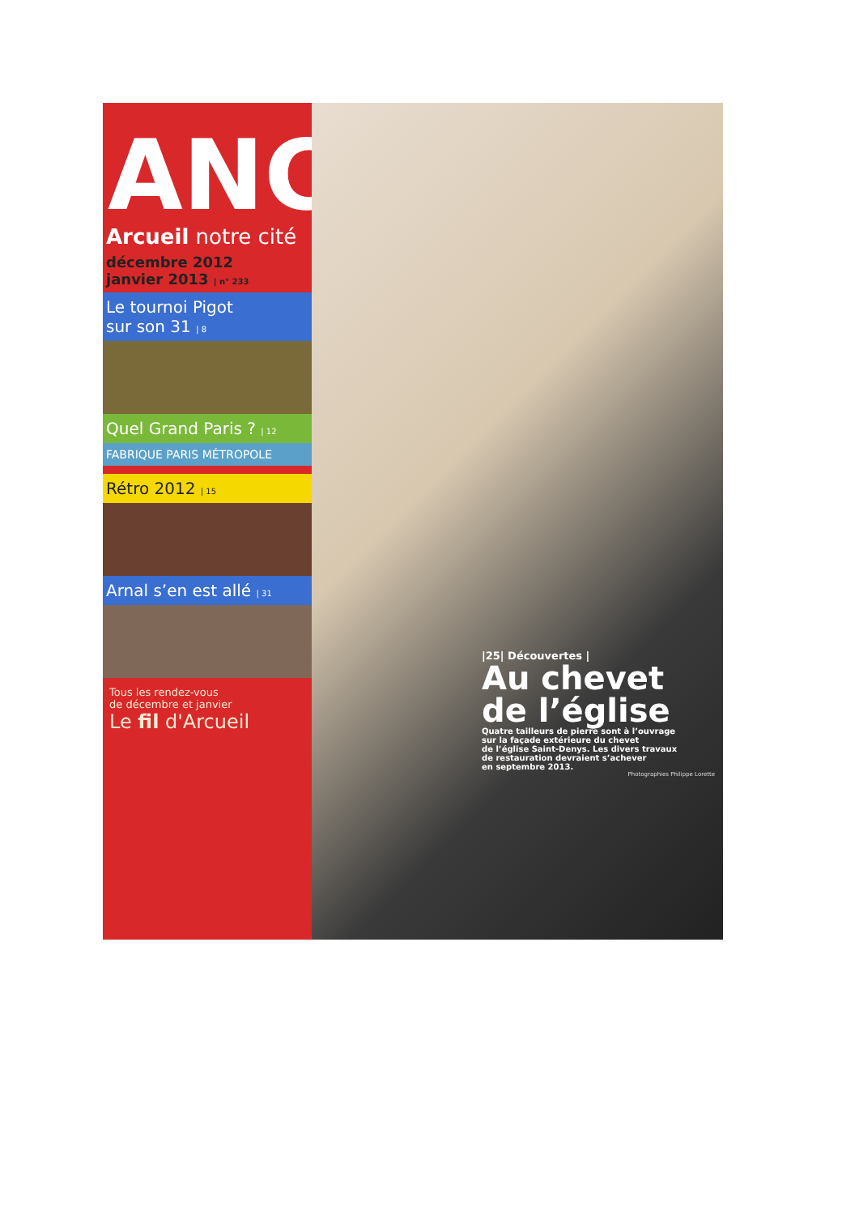ANC
Arcueil notre cité
décembre 2012
janvier 2013 | n° 233
Le tournoi Pigot
sur son 31 | 8
Quel Grand Paris ? | 12
FABRIQUE PARIS MÉTROPOLE
Rétro 2012 | 15
Arnal s’en est allé | 31
Tous les rendez-vous
de décembre et janvier
Le fil d'Arcueil
|25| Découvertes |
Au chevet
de l’église
Quatre tailleurs de pierre sont à l’ouvrage
sur la façade extérieure du chevet
de l’église Saint-Denys. Les divers travaux
de restauration devraient s’achever
en septembre 2013.
Photographies Philippe Lorette